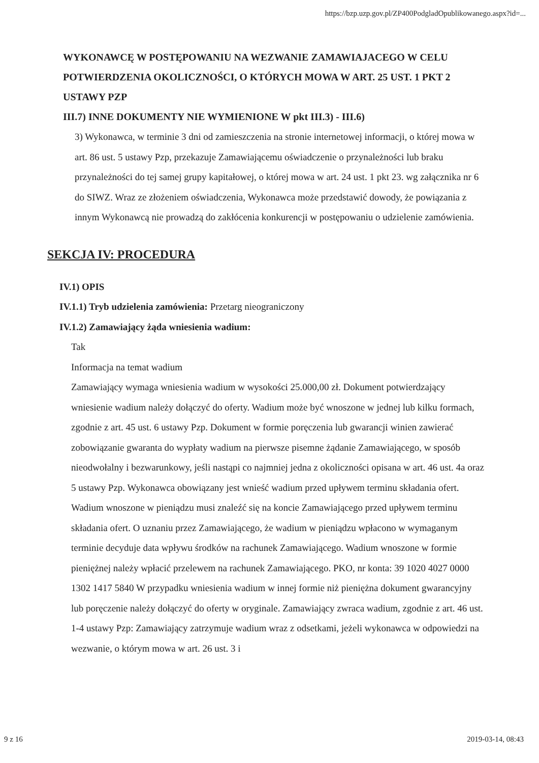https://bzp.uzp.gov.pl/ZP400PodgladOpublikowanego.aspx?id=...
WYKONAWCĘ W POSTĘPOWANIU NA WEZWANIE ZAMAWIAJACEGO W CELU POTWIERDZENIA OKOLICZNOŚCI, O KTÓRYCH MOWA W ART. 25 UST. 1 PKT 2 USTAWY PZP
III.7) INNE DOKUMENTY NIE WYMIENIONE W pkt III.3) - III.6)
3) Wykonawca, w terminie 3 dni od zamieszczenia na stronie internetowej informacji, o której mowa w art. 86 ust. 5 ustawy Pzp, przekazuje Zamawiającemu oświadczenie o przynależności lub braku przynależności do tej samej grupy kapitałowej, o której mowa w art. 24 ust. 1 pkt 23. wg załącznika nr 6 do SIWZ. Wraz ze złożeniem oświadczenia, Wykonawca może przedstawić dowody, że powiązania z innym Wykonawcą nie prowadzą do zakłócenia konkurencji w postępowaniu o udzielenie zamówienia.
SEKCJA IV: PROCEDURA
IV.1) OPIS
IV.1.1) Tryb udzielenia zamówienia: Przetarg nieograniczony
IV.1.2) Zamawiający żąda wniesienia wadium:
Tak
Informacja na temat wadium
Zamawiający wymaga wniesienia wadium w wysokości 25.000,00 zł. Dokument potwierdzający wniesienie wadium należy dołączyć do oferty. Wadium może być wnoszone w jednej lub kilku formach, zgodnie z art. 45 ust. 6 ustawy Pzp. Dokument w formie poręczenia lub gwarancji winien zawierać zobowiązanie gwaranta do wypłaty wadium na pierwsze pisemne żądanie Zamawiającego, w sposób nieodwołalny i bezwarunkowy, jeśli nastąpi co najmniej jedna z okoliczności opisana w art. 46 ust. 4a oraz 5 ustawy Pzp. Wykonawca obowiązany jest wnieść wadium przed upływem terminu składania ofert. Wadium wnoszone w pieniądzu musi znaleźć się na koncie Zamawiającego przed upływem terminu składania ofert. O uznaniu przez Zamawiającego, że wadium w pieniądzu wpłacono w wymaganym terminie decyduje data wpływu środków na rachunek Zamawiającego. Wadium wnoszone w formie pieniężnej należy wpłacić przelewem na rachunek Zamawiającego. PKO, nr konta: 39 1020 4027 0000 1302 1417 5840 W przypadku wniesienia wadium w innej formie niż pieniężna dokument gwarancyjny lub poręczenie należy dołączyć do oferty w oryginale. Zamawiający zwraca wadium, zgodnie z art. 46 ust. 1-4 ustawy Pzp: Zamawiający zatrzymuje wadium wraz z odsetkami, jeżeli wykonawca w odpowiedzi na wezwanie, o którym mowa w art. 26 ust. 3 i
9 z 16 2019-03-14, 08:43